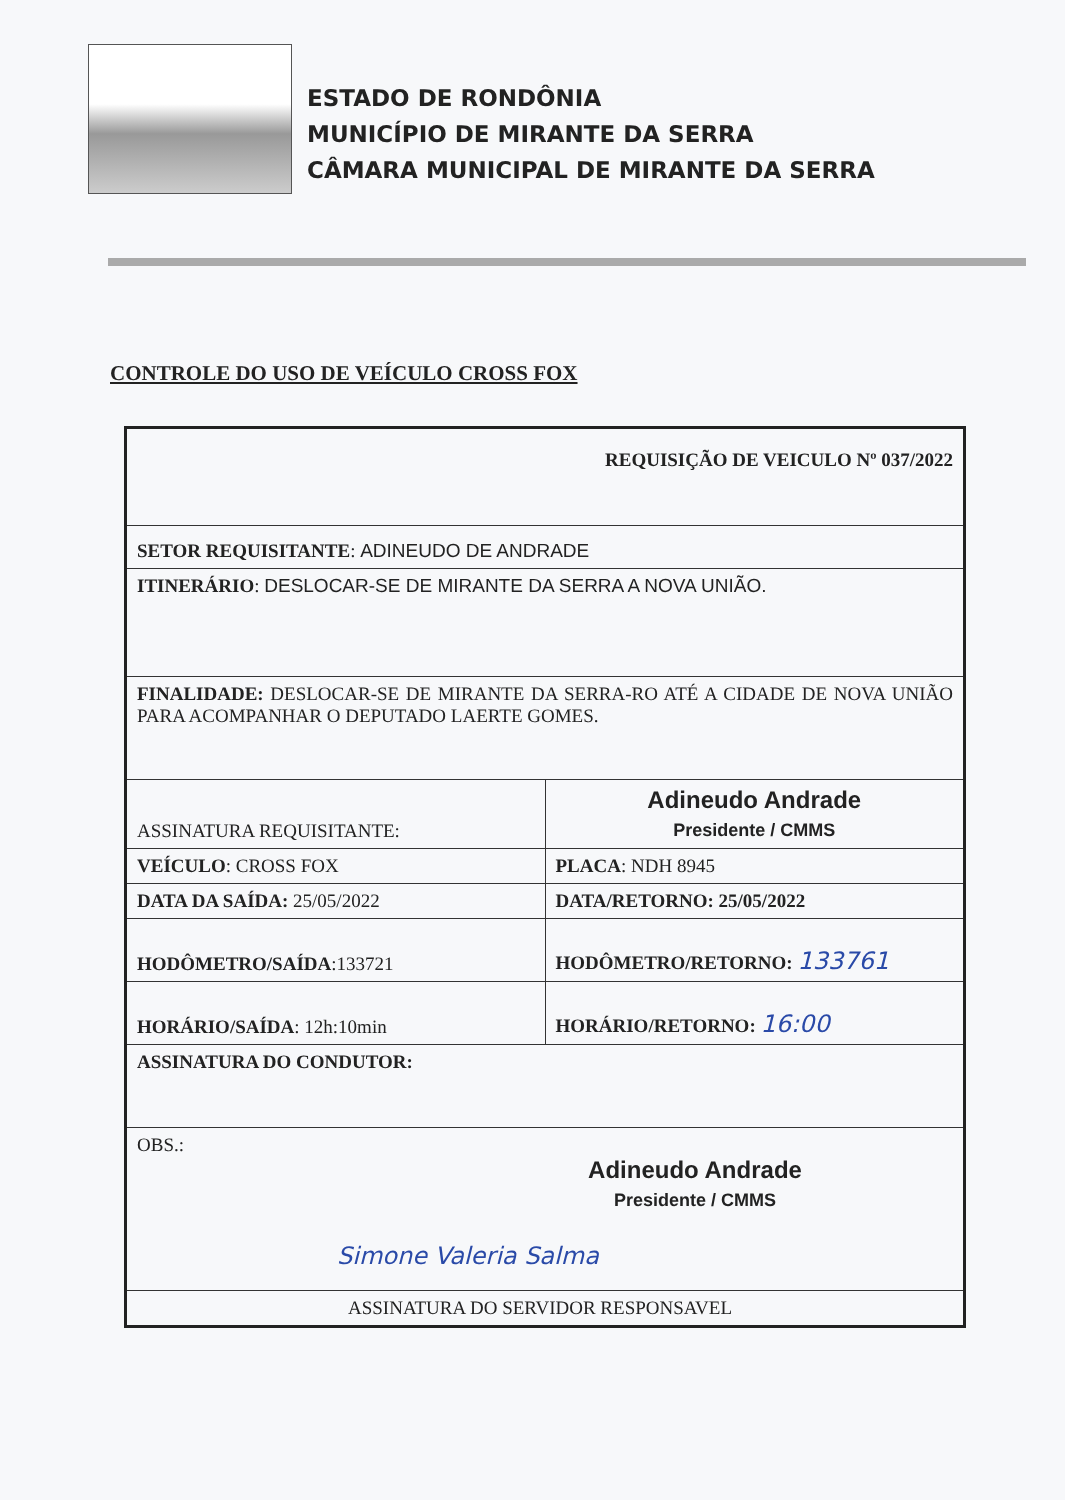ESTADO DE RONDÔNIA
MUNICÍPIO DE MIRANTE DA SERRA
CÂMARA MUNICIPAL DE MIRANTE DA SERRA
CONTROLE DO USO DE VEÍCULO CROSS FOX
| REQUISIÇÃO DE VEICULO Nº 037/2022 | |
| SETOR REQUISITANTE : ADINEUDO DE ANDRADE | |
| ITINERÁRIO : DESLOCAR-SE DE MIRANTE DA SERRA A NOVA UNIÃO. | |
| FINALIDADE: DESLOCAR-SE DE MIRANTE DA SERRA-RO ATÉ A CIDADE DE NOVA UNIÃO PARA ACOMPANHAR O DEPUTADO LAERTE GOMES. | |
| ASSINATURA REQUISITANTE: | Adineudo Andrade Presidente / CMMS |
| VEÍCULO : CROSS FOX | PLACA : NDH 8945 |
| DATA DA SAÍDA: 25/05/2022 | DATA/RETORNO: 25/05/2022 |
| HODÔMETRO/SAÍDA :133721 | HODÔMETRO/RETORNO: 133761 |
| HORÁRIO/SAÍDA : 12h:10min | HORÁRIO/RETORNO: 16:00 |
| ASSINATURA DO CONDUTOR: | |
| OBS.: Adineudo Andrade Presidente / CMMS Simone Valeria Salma | |
| ASSINATURA DO SERVIDOR RESPONSAVEL | |